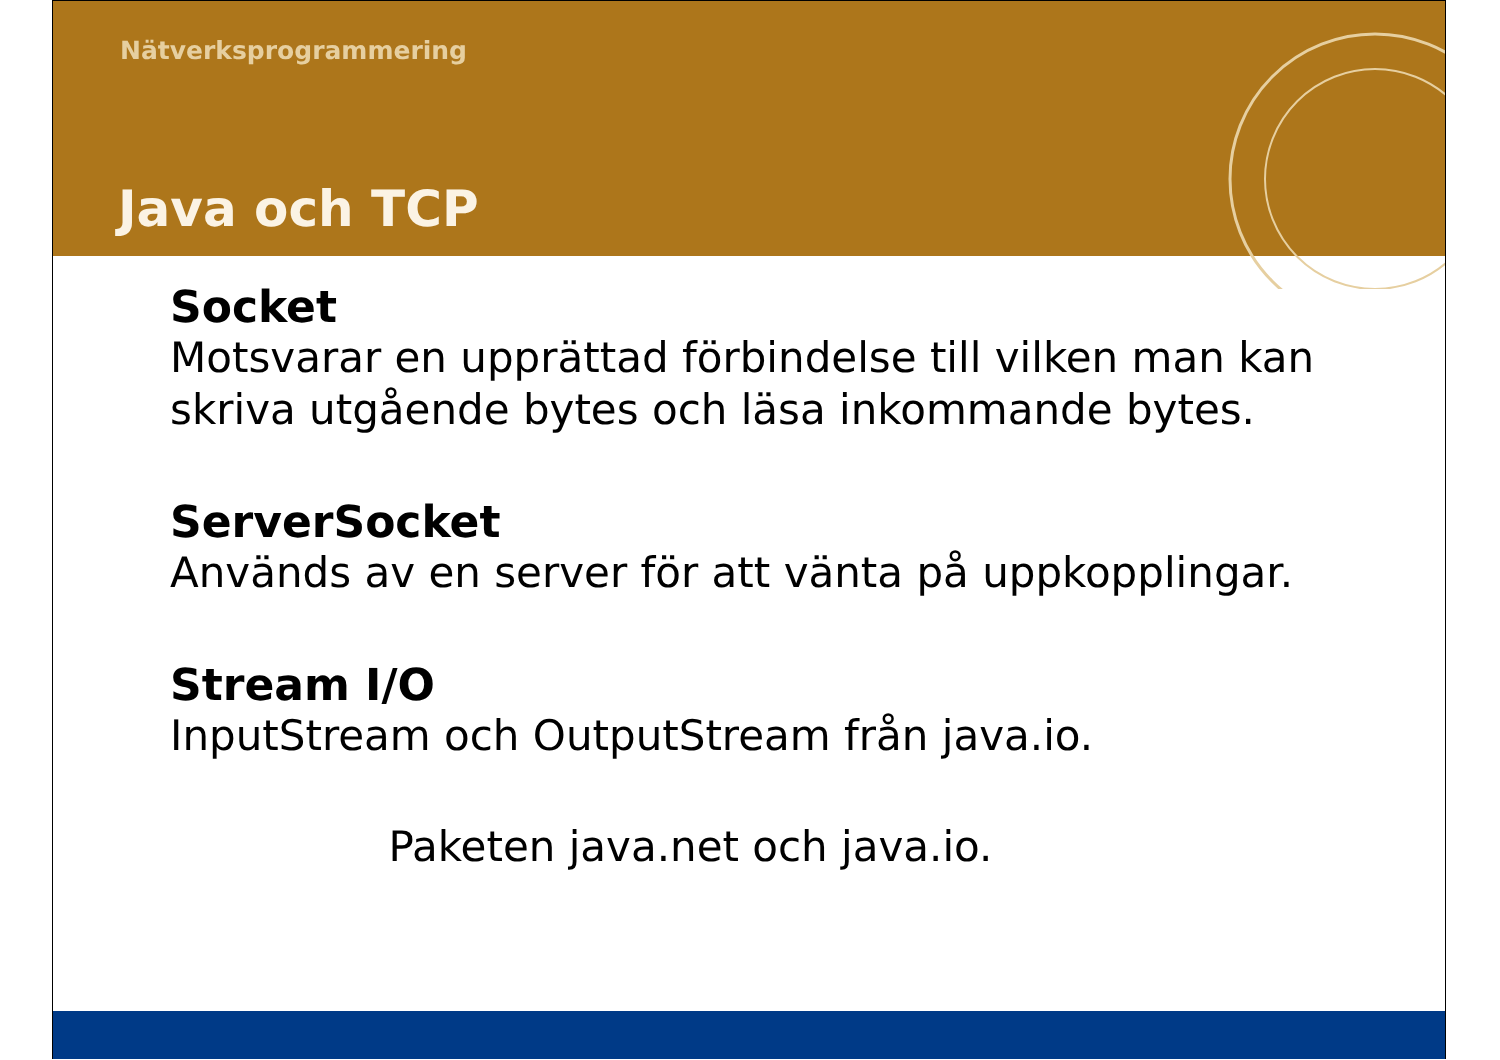Nätverksprogrammering
Java och TCP
Socket
Motsvarar en upprättad förbindelse till vilken man kan skriva utgående bytes och läsa inkommande bytes.
ServerSocket
Används av en server för att vänta på uppkopplingar.
Stream I/O
InputStream och OutputStream från java.io.
Paketen java.net och java.io.